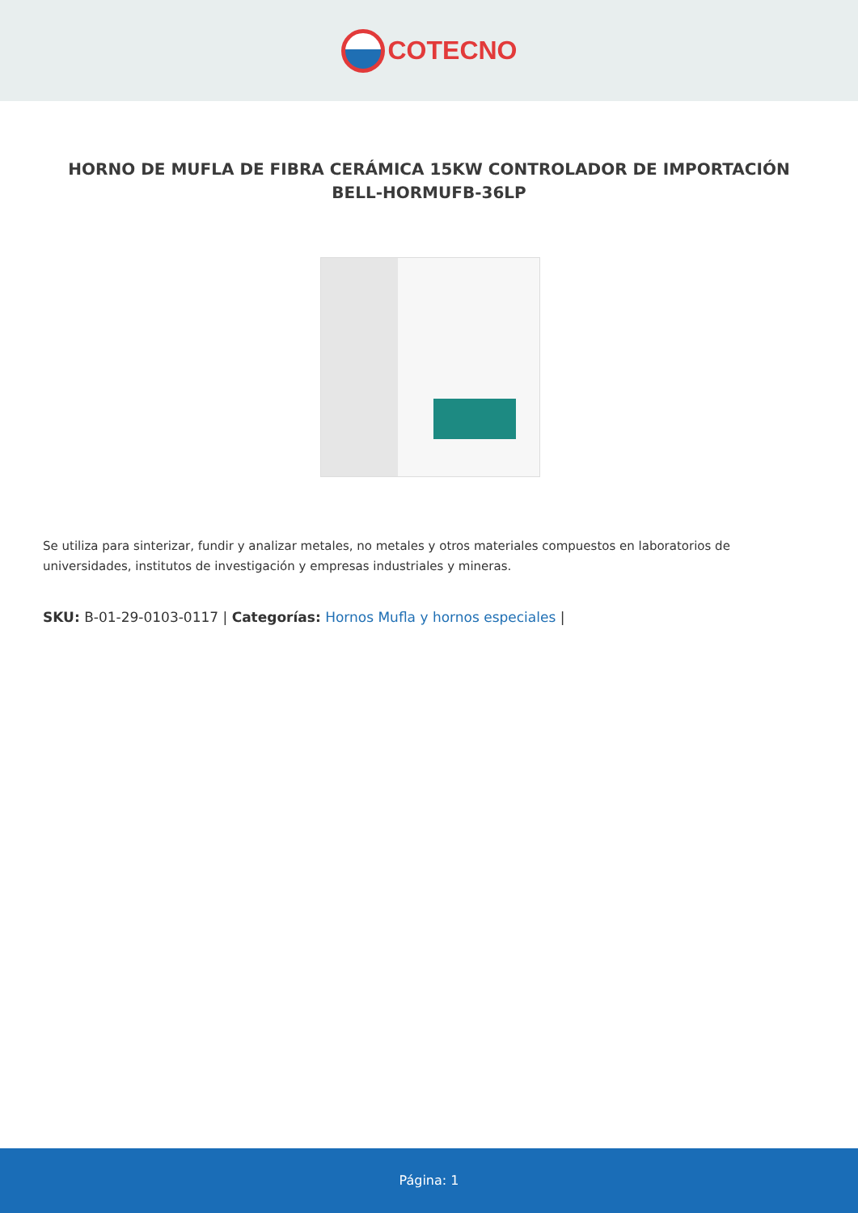COTECNO
HORNO DE MUFLA DE FIBRA CERÁMICA 15KW CONTROLADOR DE IMPORTACIÓN BELL-HORMUFB-36LP
Se utiliza para sinterizar, fundir y analizar metales, no metales y otros materiales compuestos en laboratorios de universidades, institutos de investigación y empresas industriales y mineras.
SKU: B-01-29-0103-0117 | Categorías: Hornos Mufla y hornos especiales |
Página: 1